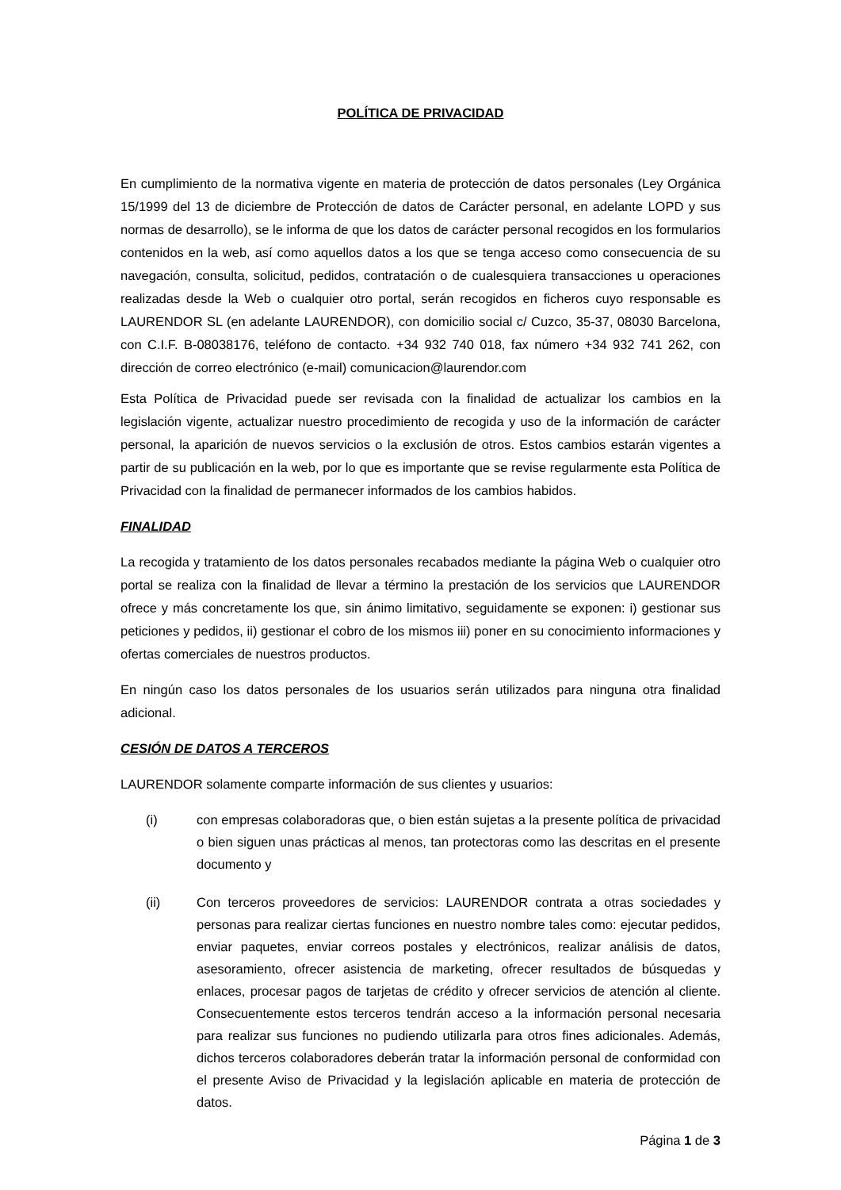POLÍTICA DE PRIVACIDAD
En cumplimiento de la normativa vigente en materia de protección de datos personales (Ley Orgánica 15/1999 del 13 de diciembre de Protección de datos de Carácter personal, en adelante LOPD y sus normas de desarrollo), se le informa de que los datos de carácter personal recogidos en los formularios contenidos en la web, así como aquellos datos a los que se tenga acceso como consecuencia de su navegación, consulta, solicitud, pedidos, contratación o de cualesquiera transacciones u operaciones realizadas desde la Web o cualquier otro portal, serán recogidos en ficheros cuyo responsable es LAURENDOR SL (en adelante LAURENDOR), con domicilio social c/ Cuzco, 35-37, 08030 Barcelona, con C.I.F. B-08038176, teléfono de contacto. +34 932 740 018, fax número +34 932 741 262, con dirección de correo electrónico (e-mail) comunicacion@laurendor.com
Esta Política de Privacidad puede ser revisada con la finalidad de actualizar los cambios en la legislación vigente, actualizar nuestro procedimiento de recogida y uso de la información de carácter personal, la aparición de nuevos servicios o la exclusión de otros. Estos cambios estarán vigentes a partir de su publicación en la web, por lo que es importante que se revise regularmente esta Política de Privacidad con la finalidad de permanecer informados de los cambios habidos.
FINALIDAD
La recogida y tratamiento de los datos personales recabados mediante la página Web o cualquier otro portal se realiza con la finalidad de llevar a término la prestación de los servicios que LAURENDOR ofrece y más concretamente los que, sin ánimo limitativo, seguidamente se exponen: i) gestionar sus peticiones y pedidos, ii) gestionar el cobro de los mismos iii) poner en su conocimiento informaciones y ofertas comerciales de nuestros productos.
En ningún caso los datos personales de los usuarios serán utilizados para ninguna otra finalidad adicional.
CESIÓN DE DATOS A TERCEROS
LAURENDOR solamente comparte información de sus clientes y usuarios:
(i) con empresas colaboradoras que, o bien están sujetas a la presente política de privacidad o bien siguen unas prácticas al menos, tan protectoras como las descritas en el presente documento y
(ii) Con terceros proveedores de servicios: LAURENDOR contrata a otras sociedades y personas para realizar ciertas funciones en nuestro nombre tales como: ejecutar pedidos, enviar paquetes, enviar correos postales y electrónicos, realizar análisis de datos, asesoramiento, ofrecer asistencia de marketing, ofrecer resultados de búsquedas y enlaces, procesar pagos de tarjetas de crédito y ofrecer servicios de atención al cliente. Consecuentemente estos terceros tendrán acceso a la información personal necesaria para realizar sus funciones no pudiendo utilizarla para otros fines adicionales. Además, dichos terceros colaboradores deberán tratar la información personal de conformidad con el presente Aviso de Privacidad y la legislación aplicable en materia de protección de datos.
Página 1 de 3